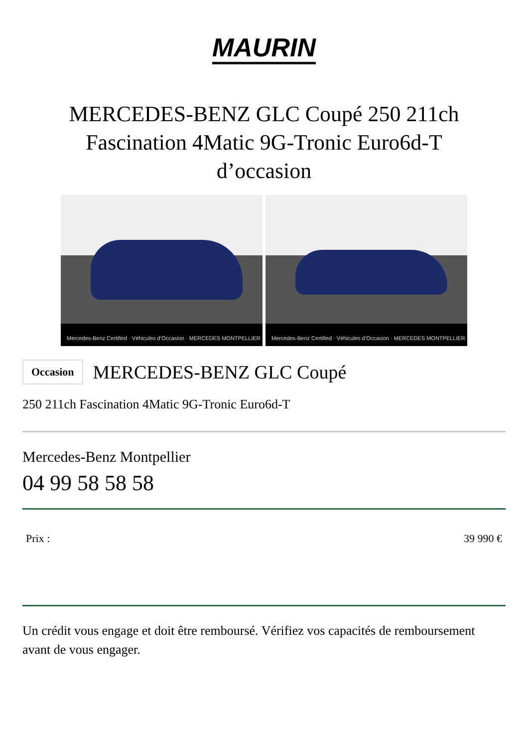MAURIN
MERCEDES-BENZ GLC Coupé 250 211ch Fascination 4Matic 9G-Tronic Euro6d-T d’occasion
Mercedes-Benz Certified · Véhicules d’Occasion · MERCEDES MONTPELLIER
Mercedes-Benz Certified · Véhicules d’Occasion · MERCEDES MONTPELLIER
Occasion MERCEDES-BENZ GLC Coupé
250 211ch Fascination 4Matic 9G-Tronic Euro6d-T
Mercedes-Benz Montpellier
04 99 58 58 58
Prix : 39 990 €
Un crédit vous engage et doit être remboursé. Vérifiez vos capacités de remboursement avant de vous engager.